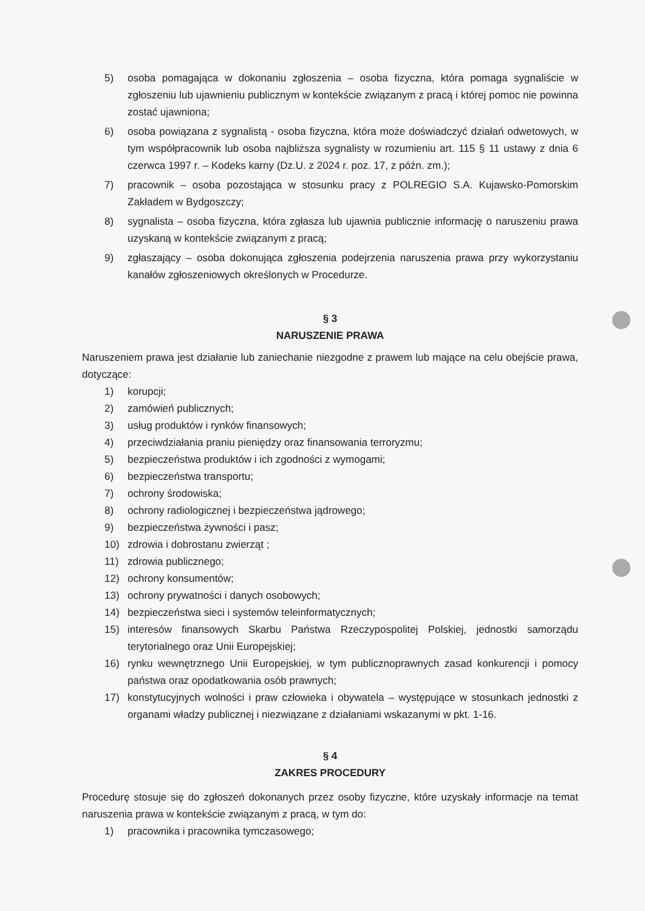5) osoba pomagająca w dokonaniu zgłoszenia – osoba fizyczna, która pomaga sygnaliście w zgłoszeniu lub ujawnieniu publicznym w kontekście związanym z pracą i której pomoc nie powinna zostać ujawniona;
6) osoba powiązana z sygnalistą - osoba fizyczna, która może doświadczyć działań odwetowych, w tym współpracownik lub osoba najbliższa sygnalisty w rozumieniu art. 115 § 11 ustawy z dnia 6 czerwca 1997 r. – Kodeks karny (Dz.U. z 2024 r. poz. 17, z późn. zm.);
7) pracownik – osoba pozostająca w stosunku pracy z POLREGIO S.A. Kujawsko-Pomorskim Zakładem w Bydgoszczy;
8) sygnalista – osoba fizyczna, która zgłasza lub ujawnia publicznie informację o naruszeniu prawa uzyskaną w kontekście związanym z pracą;
9) zgłaszający – osoba dokonująca zgłoszenia podejrzenia naruszenia prawa przy wykorzystaniu kanałów zgłoszeniowych określonych w Procedurze.
§ 3
NARUSZENIE PRAWA
Naruszeniem prawa jest działanie lub zaniechanie niezgodne z prawem lub mające na celu obejście prawa, dotyczące:
1) korupcji;
2) zamówień publicznych;
3) usług produktów i rynków finansowych;
4) przeciwdziałania praniu pieniędzy oraz finansowania terroryzmu;
5) bezpieczeństwa produktów i ich zgodności z wymogami;
6) bezpieczeństwa transportu;
7) ochrony środowiska;
8) ochrony radiologicznej i bezpieczeństwa jądrowego;
9) bezpieczeństwa żywności i pasz;
10) zdrowia i dobrostanu zwierząt ;
11) zdrowia publicznego;
12) ochrony konsumentów;
13) ochrony prywatności i danych osobowych;
14) bezpieczeństwa sieci i systemów teleinformatycznych;
15) interesów finansowych Skarbu Państwa Rzeczypospolitej Polskiej, jednostki samorządu terytorialnego oraz Unii Europejskiej;
16) rynku wewnętrznego Unii Europejskiej, w tym publicznoprawnych zasad konkurencji i pomocy państwa oraz opodatkowania osób prawnych;
17) konstytucyjnych wolności i praw człowieka i obywatela – występujące w stosunkach jednostki z organami władzy publicznej i niezwiązane z działaniami wskazanymi w pkt. 1-16.
§ 4
ZAKRES PROCEDURY
Procedurę stosuje się do zgłoszeń dokonanych przez osoby fizyczne, które uzyskały informacje na temat naruszenia prawa w kontekście związanym z pracą, w tym do:
1) pracownika i pracownika tymczasowego;